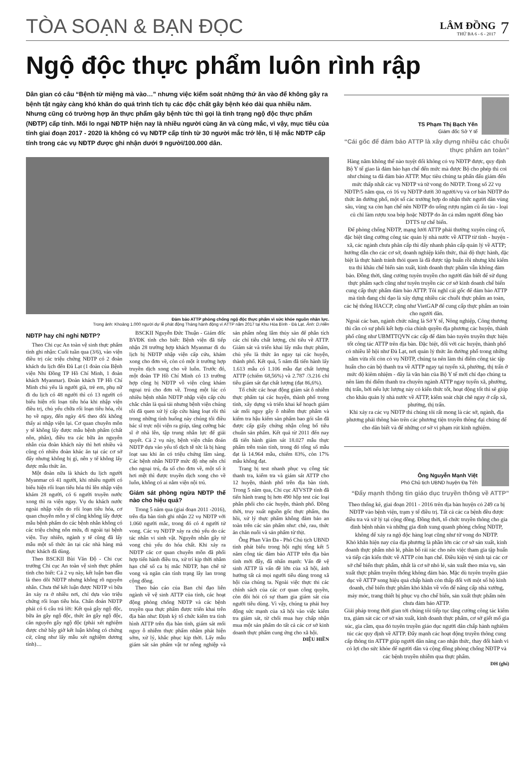TÒA SOẠN & BẠN ĐỌC
LÂM ĐỒNG
THỨ BA 6 - 6 - 2017
7
Ngộ độc thực phẩm luôn rình rập
Dân gian có câu “Bệnh từ miệng mà vào…” nhưng việc kiểm soát những thứ ăn vào để không gây ra bệnh tật ngày càng khó khăn do quá trình tích tụ các độc chất gây bệnh kéo dài qua nhiều năm. Nhưng cũng có trường hợp ăn thực phẩm gây bệnh tức thì gọi là tình trạng ngộ độc thực phẩm (NĐTP) cấp tính. Mối lo ngại NĐTP hiện nay là nhiều người cùng ăn và cùng mắc, vì vậy, mục tiêu của tỉnh giai đoạn 2017 - 2020 là không có vụ NĐTP cấp tính từ 30 người mắc trở lên, tỉ lệ mắc NĐTP cấp tính trong các vụ NĐTP được ghi nhận dưới 9 người/100.000 dân.
Đảm bảo ATTP phòng chống ngộ độc thực phẩm vì sức khỏe nguồn nhân lực.
Trong ảnh: Khoảng 1.000 người dự lễ phát động Tháng hành động vì ATTP năm 2017 tại Khu Hòa Bình - Đà Lạt. Ảnh: D.Hiền
NĐTP hay chỉ nghi NĐTP?
Theo Chi cục An toàn vệ sinh thực phẩm tỉnh ghi nhận: Cuối tuần qua (3/6), vào viện điều trị các triệu chứng NĐTP có 2 đoàn khách du lịch đến Đà Lạt (1 đoàn của Bệnh viện Nhi Đồng TP Hồ Chí Minh, 1 đoàn khách Myanmar). Đoàn khách TP Hồ Chí Minh chủ yếu là người già, trẻ em, phụ nữ đi du lịch có 48 người thì có 13 người có biểu hiện rối loạn tiêu hóa khi nhập viện điều trị, chủ yếu chữa rối loạn tiêu hóa, rồi họ về ngay, đến ngày 4/6 theo dõi không thấy ai nhập viện lại. Cơ quan chuyên môn y tế không lấy được mẫu bệnh phẩm (chất nôn, phân), điều tra các bữa ăn nguyên nhân của đoàn khách này thì hơi nhiều và cũng có nhiều đoàn khác ăn tại các cơ sở đấy nhưng không bị gì, nên y tế không lấy được mẫu thức ăn.
Một đoàn nữa là khách du lịch người Myanmar có 41 người, khi nhiều người có biểu hiện rối loạn tiêu hóa thì lên nhập viện khám 28 người, có 6 người truyền nước xong thì ra viện ngay. Vụ du khách nước ngoài nhập viện do rối loạn tiêu hóa, cơ quan chuyên môn y tế cũng không lấy được mẫu bệnh phẩm do các bệnh nhân không có các triệu chứng nôn mửa, đi ngoài tại bệnh viện. Tuy nhiên, ngành y tế cũng đã lấy mẫu một số thức ăn tại các nhà hàng mà thực khách đã dùng.
Theo BSCKII Bùi Văn Độ - Chi cục trưởng Chi cục An toàn vệ sinh thực phẩm tỉnh cho biết: Cả 2 vụ này, kết luận ban đầu là theo dõi NĐTP nhưng không rõ nguyên nhân. Chưa thể kết luận được NĐTP vì bữa ăn xảy ra ở nhiều nơi, chỉ dựa vào triệu chứng rối loạn tiêu hóa. Chẩn đoán NĐTP phải có 6 câu trả lời: Kết quả gây ngộ độc, bữa ăn gây ngộ độc, thức ăn gây ngộ độc, căn nguyên gây ngộ độc (phải xét nghiệm được chứ bây giờ kết luận không có chứng cứ, cũng như lấy mẫu xét nghiệm dương tính)…
BSCKII Nguyễn Đức Thuận - Giám đốc BVĐK tỉnh cho biết: Bệnh viện đã tiếp nhận 28 trường hợp khách Myanmar đi du lịch bị NĐTP nhập viện cấp cứu, khám xong cho đơn về, còn có một ít trường hợp truyền dịch xong cho về luôn. Trước đó, một đoàn TP Hồ Chí Minh có 13 trường hợp cũng bị NĐTP vô viện cũng khám ngoại trú cho đơn về. Trong một lúc có nhiều bệnh nhân NĐTP nhập viện cấp cứu chắc chắn là quá tải nhưng bệnh viện chúng tôi đã quen xử lý cấp cứu hàng loạt rồi thì trong những tình huống này chúng tôi điều bác sĩ trực nội viện ra giúp, tăng cường bác sĩ ở nhà lên, tập trung nhân lực để giải quyết. Cả 2 vụ này, bệnh viện chẩn đoán NĐTP dựa vào yếu tố dịch tễ tức là bị hàng loạt sau khi ăn có triệu chứng lâm sàng. Các bệnh nhân NĐTP mức độ nhẹ nên chỉ cho ngoại trú, đa số cho đơn về, một số ít hơi mệt thì được truyền dịch xong cho về luôn, không có ai nằm viện nội trú.
Giám sát phòng ngừa NĐTP thế nào cho hiệu quả?
Trong 5 năm qua (giai đoạn 2011 -2016), trên địa bàn tỉnh ghi nhận 22 vụ NĐTP với 1.060 người mắc, trong đó có 4 người tử vong. Các vụ NĐTP xảy ra chủ yếu do các tác nhân vi sinh vật. Nguyên nhân gây tử vong chủ yếu do hóa chất. Khi xảy ra NĐTP các cơ quan chuyên môn đã phối hợp tiến hành điều tra, xử trí kịp thời nhằm hạn chế số ca bị mắc NĐTP, hạn chế tử vong và ngăn cản tình trạng lây lan trong cộng đồng.
Theo báo cáo của Ban chỉ đạo liên ngành về vệ sinh ATTP của tỉnh, các hoạt động phòng chống NĐTP và các bệnh truyền qua thực phẩm được triển khai trên địa bàn như: Định kỳ tổ chức kiểm tra tình hình ATTP trên địa bàn tỉnh, giám sát mối nguy ô nhiễm thực phẩm nhằm phát hiện sớm, xử lý, khắc phục kịp thời. Lấy mẫu giám sát sản phẩm vật tư nông nghiệp và sản phẩm nông lâm thủy sản để phân tích các chỉ tiêu chất lượng, chỉ tiêu về ATTP. Giám sát và triển khai lấy mẫu thực phẩm, chủ yếu là thức ăn ngay tại các huyện, thành phố. Kết quả, 5 năm đã tiến hành lấy 1.613 mẫu có 1.106 mẫu đạt chất lượng ATTP (chiếm 68,56%) và 2.787 /3.216 chỉ tiêu giám sát đạt chất lượng (đạt 86,6%).
Tổ chức các hoạt động giám sát ô nhiễm thực phẩm tại các huyện, thành phố trong tỉnh, xây dựng và triển khai kế hoạch giám sát mối nguy gây ô nhiễm thực phẩm và kiểm tra hậu kiểm sản phẩm bao gói sẵn đã được cấp giấy chứng nhận công bố tiêu chuẩn sản phẩm. Kết quả từ 2011 đến nay đã tiến hành giám sát 18.027 mẫu thực phẩm trên toàn tỉnh, trong đó tổng số mẫu đạt là 14.964 mẫu, chiếm 83%, còn 17% mẫu không đạt.
Trang bị test nhanh phục vụ công tác thanh tra, kiểm tra và giám sát ATTP cho 12 huyện, thành phố trên địa bàn tỉnh. Trong 5 năm qua, Chi cục ATVSTP tỉnh đã tiến hành trang bị hơn 490 hộp test các loại phân phối cho các huyện, thành phố. Đồng thời, truy xuất nguồn gốc thực phẩm, thu hồi, xử lý thực phẩm không đảm bảo an toàn trên các sản phẩm như: chè, rau, thức ăn chăn nuôi và sản phẩm từ thịt.
Ông Phan Văn Đa - Phó Chủ tịch UBND tỉnh phát biểu trong hội nghị tổng kết 5 năm công tác đảm bảo ATTP trên địa bàn tỉnh mới đây, đã nhấn mạnh: Vấn đề vệ sinh ATTP là vấn đề lớn của xã hội, ảnh hưởng tất cả mọi người tiêu dùng trong xã hội của chúng ta. Ngoài việc thực thi các chính sách của các cơ quan công quyền, còn đòi hỏi có sự tham gia giám sát của người tiêu dùng. Vì vậy, chúng ta phải huy động sức mạnh của xã hội vào việc kiểm tra giám sát, từ chối mua hay chấp nhận mua một sản phẩm do tất cả các cơ sở kinh doanh thực phẩm cung ứng cho xã hội.
DIỆU HIỀN
TS Phạm Thị Bạch Yến
Giám đốc Sở Y tế
“Cái gốc để đảm bảo ATTP là xây dựng nhiều các chuỗi thực phẩm an toàn”
Hàng năm không thể nào tuyệt đối không có vụ NĐTP được, quy định Bộ Y tế giao là đảm bảo hạn chế đến mức mà được Bộ cho phép thì coi như chúng ta đã đảm bảo ATTP. Mục tiêu chúng ta phấn đấu giảm đến mức thấp nhất các vụ NĐTP và tử vong do NĐTP. Trong số 22 vụ NĐTP/5 năm qua, có 16 vụ NĐTP dưới 30 người/vụ và cơ bản NĐTP do thức ăn đường phố, một số các trường hợp do nhận thức người dân vùng sâu, vùng xa còn hạn chế nên NĐTP do uống rượu ngâm củ ấu tàu - loại củ chỉ làm rượu xoa bóp hoặc NĐTP do ăn cá mắm người đồng bào DTTS tự chế biến.
Để phòng chống NĐTP, mạng lưới ATTP phải thường xuyên củng cố, đặc biệt tăng cường công tác quản lý nhà nước về ATTP từ tỉnh - huyện - xã, các ngành chưa phân cấp thì đẩy nhanh phân cấp quản lý về ATTP; hướng dẫn cho các cơ sở, doanh nghiệp kiến thức, thái độ thực hành, đặc biệt là thực hành tránh thói quen là đã được tập huấn rồi nhưng khi kiểm tra thì khâu chế biến sản xuất, kinh doanh thực phẩm vẫn không đảm bảo. Đồng thời, tăng cường tuyên truyền cho người dân biết để sử dụng thực phẩm sạch cũng như tuyên truyền các cơ sở kinh doanh chế biến cung cấp thực phẩm đảm bảo ATTP. Tôi nghĩ cái gốc để đảm bảo ATTP mà tỉnh đang chỉ đạo là xây dựng nhiều các chuỗi thực phẩm an toàn, các hệ thống HACCP, cũng như VietGAP để cung cấp thực phẩm an toàn cho người dân.
Ngoài các ban, ngành chức năng là Sở Y tế, Nông nghiệp, Công thương thì cần có sự phối kết hợp của chính quyền địa phương các huyện, thành phố cũng như UBMTTQVN các cấp để đảm bảo tuyên truyền thực hiện tốt công tác ATTP trên địa bàn. Đặc biệt, đối với các huyện, thành phố có nhiều lễ hội như Đà Lạt, nơi quản lý thức ăn đường phố trong những năm vừa rồi còn có vụ NĐTP, chúng ta nên làm thí điểm công tác tập huấn cho cán bộ thanh tra về ATTP ngay tại tuyến xã, phường, thị trấn ở mức độ kiêm nhiệm - đây là văn bản của Bộ Y tế mới chỉ đạo chúng ta nên làm thí điểm thanh tra chuyên ngành ATTP ngay tuyến xã, phường, thị trấn, bởi nếu lực lượng này có kiến thức tốt, hoạt động tốt thì sẽ giúp cho khâu quản lý nhà nước về ATTP, kiểm soát chặt chẽ ngay ở cấp xã, phường, thị trấn.
Khi xảy ra các vụ NĐTP thì chúng tôi rất mong là các sở, ngành, địa phương phải thông báo trên các phương tiện truyền thông đại chúng để cho dân biết và để những cơ sở vi phạm rút kinh nghiệm.
Ông Nguyễn Mạnh Việt
Phó Chủ tịch UBND huyện Đạ Tẻh
“Đẩy mạnh thông tin giáo dục truyền thông về ATTP”
Theo thống kê, giai đoạn 2011 - 2016 trên địa bàn huyện có 249 ca bị NĐTP vào bệnh viện, trạm y tế điều trị. Tất cả các ca bệnh đều được điều tra và xử lý tại cộng đồng. Đồng thời, tổ chức truyền thông cho gia đình bệnh nhân và những gia đình xung quanh phòng chống NĐTP, không để xảy ra ngộ độc hàng loạt cũng như tử vong do NĐTP.
Khó khăn hiện nay của địa phương là phần lớn các cơ sở sản xuất, kinh doanh thực phẩm nhỏ lẻ, phân bố rải rác cho nên việc tham gia tập huấn và tiếp cận kiến thức về ATTP còn hạn chế. Điều kiện vệ sinh tại các cơ sở chế biến thực phẩm, nhất là cơ sở nhỏ lẻ, sản xuất theo mùa vụ, sản xuất thực phẩm truyền thống không đảm bảo. Mặc dù tuyên truyền giáo dục về ATTP song hiệu quả chấp hành còn thấp đối với một số hộ kinh doanh, chế biến thực phẩm khó khăn về vốn để nâng cấp nhà xưởng, máy móc, trang thiết bị phục vụ cho chế biến, sản xuất thực phẩm nên chưa đảm bảo ATTP.
Giải pháp trong thời gian tới chúng tôi tiếp tục tăng cường công tác kiểm tra, giám sát các cơ sở sản xuất, kinh doanh thực phẩm, cơ sở giết mổ gia súc, gia cầm, qua đó tuyên truyền giáo dục người dân chấp hành nghiêm túc các quy định về ATTP. Đẩy mạnh các hoạt động truyền thông cung cấp thông tin ATTP giúp người dân nâng cao nhận thức, thay đổi hành vi có lợi cho sức khỏe để người dân và cộng đồng phòng chống NĐTP và các bệnh truyền nhiễm qua thực phẩm.
DH (ghi)